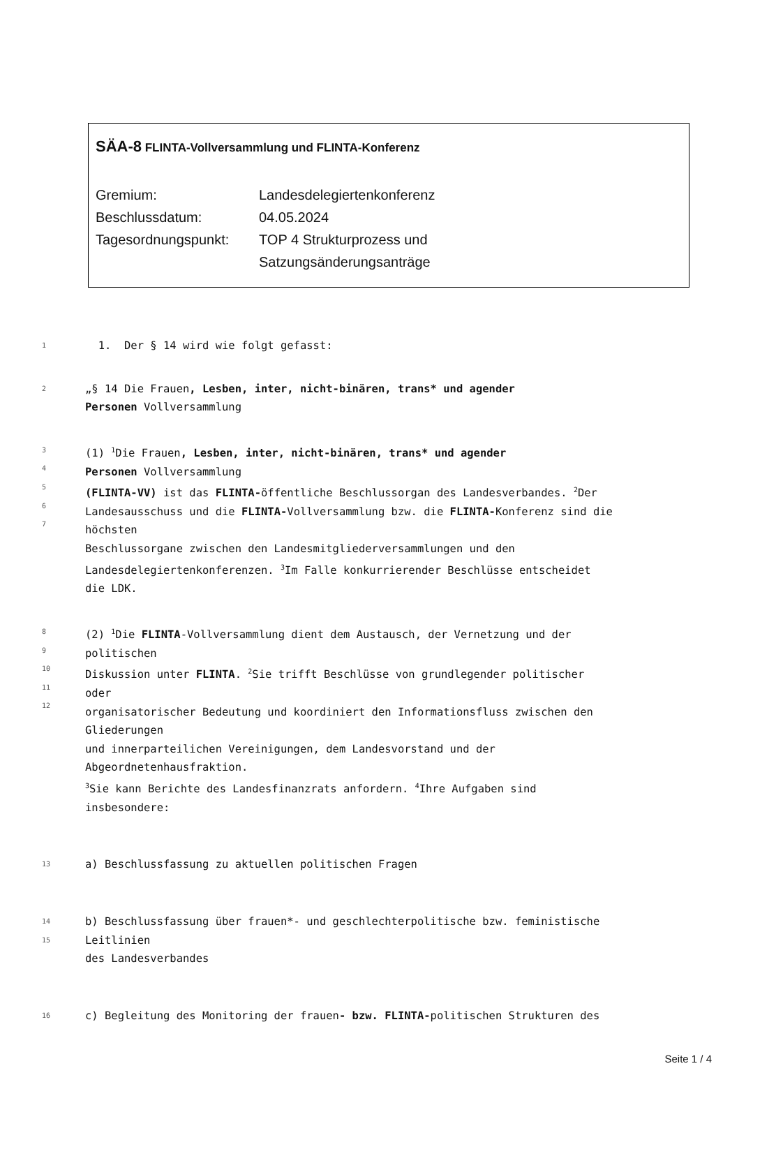SÄA-8 FLINTA-Vollversammlung und FLINTA-Konferenz
Gremium:
Landesdelegiertenkonferenz
Beschlussdatum:
04.05.2024
Tagesordnungspunkt:
TOP 4 Strukturprozess und
Satzungsänderungsanträge
1
1. Der § 14 wird wie folgt gefasst:
2
„§ 14 Die Frauen, Lesben, inter, nicht-binären, trans* und agender
Personen Vollversammlung
3
4
5
6
7
(1) <sup>1</sup>Die Frauen, Lesben, inter, nicht-binären, trans* und agender
Personen Vollversammlung
(FLINTA-VV) ist das FLINTA-öffentliche Beschlussorgan des Landesverbandes. <sup>2</sup>Der
Landesausschuss und die FLINTA-Vollversammlung bzw. die FLINTA-Konferenz sind die
höchsten
Beschlussorgane zwischen den Landesmitgliederversammlungen und den
Landesdelegiertenkonferenzen. <sup>3</sup>Im Falle konkurrierender Beschlüsse entscheidet
die LDK.
8
9
10
11
12
(2) <sup>1</sup>Die FLINTA-Vollversammlung dient dem Austausch, der Vernetzung und der
politischen
Diskussion unter FLINTA. <sup>2</sup>Sie trifft Beschlüsse von grundlegender politischer
oder
organisatorischer Bedeutung und koordiniert den Informationsfluss zwischen den
Gliederungen
und innerparteilichen Vereinigungen, dem Landesvorstand und der
Abgeordnetenhausfraktion.
<sup>3</sup> Sie kann Berichte des Landesfinanzrats anfordern. <sup>4</sup>Ihre Aufgaben sind
insbesondere:
13
a) Beschlussfassung zu aktuellen politischen Fragen
14
15
b) Beschlussfassung über frauen*- und geschlechterpolitische bzw. feministische
Leitlinien
des Landesverbandes
16
c) Begleitung des Monitoring der frauen- bzw. FLINTA-politischen Strukturen des
Seite 1 / 4